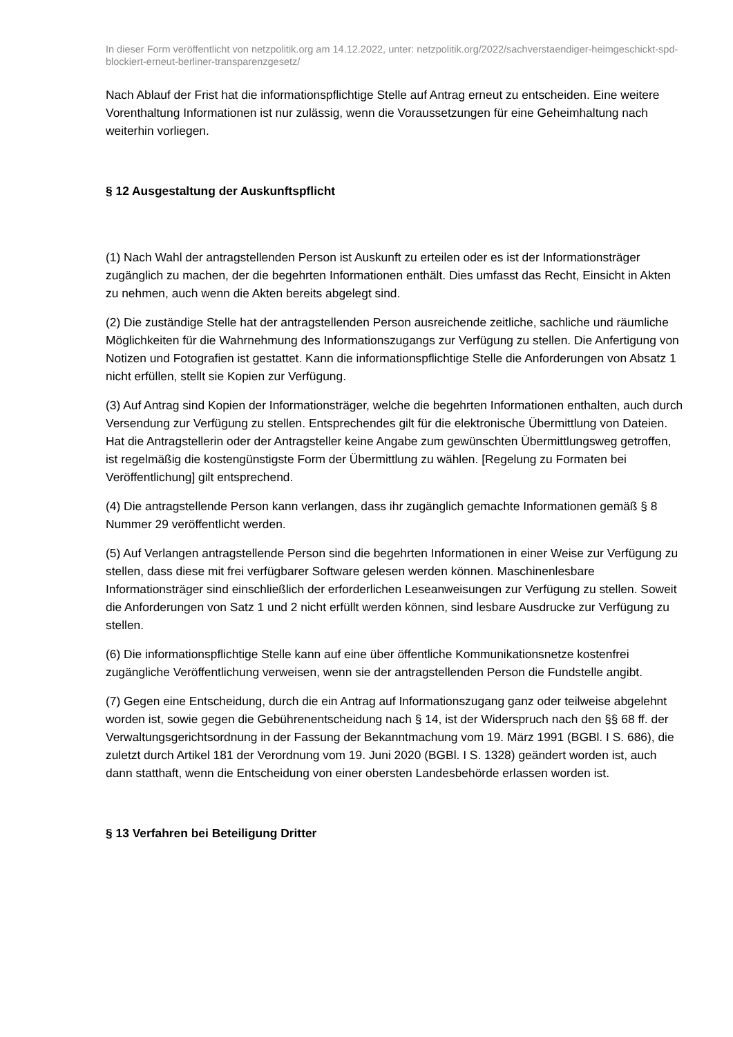In dieser Form veröffentlicht von netzpolitik.org am 14.12.2022, unter: netzpolitik.org/2022/sachverstaendiger-heimgeschickt-spd-blockiert-erneut-berliner-transparenzgesetz/
Nach Ablauf der Frist hat die informationspflichtige Stelle auf Antrag erneut zu entscheiden. Eine weitere Vorenthaltung Informationen ist nur zulässig, wenn die Voraussetzungen für eine Geheimhaltung nach weiterhin vorliegen.
§ 12 Ausgestaltung der Auskunftspflicht
(1) Nach Wahl der antragstellenden Person ist Auskunft zu erteilen oder es ist der Informationsträger zugänglich zu machen, der die begehrten Informationen enthält. Dies umfasst das Recht, Einsicht in Akten zu nehmen, auch wenn die Akten bereits abgelegt sind.
(2) Die zuständige Stelle hat der antragstellenden Person ausreichende zeitliche, sachliche und räumliche Möglichkeiten für die Wahrnehmung des Informationszugangs zur Verfügung zu stellen. Die Anfertigung von Notizen und Fotografien ist gestattet. Kann die informationspflichtige Stelle die Anforderungen von Absatz 1 nicht erfüllen, stellt sie Kopien zur Verfügung.
(3) Auf Antrag sind Kopien der Informationsträger, welche die begehrten Informationen enthalten, auch durch Versendung zur Verfügung zu stellen. Entsprechendes gilt für die elektronische Übermittlung von Dateien. Hat die Antragstellerin oder der Antragsteller keine Angabe zum gewünschten Übermittlungsweg getroffen, ist regelmäßig die kostengünstigste Form der Übermittlung zu wählen. [Regelung zu Formaten bei Veröffentlichung] gilt entsprechend.
(4) Die antragstellende Person kann verlangen, dass ihr zugänglich gemachte Informationen gemäß § 8 Nummer 29 veröffentlicht werden.
(5) Auf Verlangen antragstellende Person sind die begehrten Informationen in einer Weise zur Verfügung zu stellen, dass diese mit frei verfügbarer Software gelesen werden können. Maschinenlesbare Informationsträger sind einschließlich der erforderlichen Leseanweisungen zur Verfügung zu stellen. Soweit die Anforderungen von Satz 1 und 2 nicht erfüllt werden können, sind lesbare Ausdrucke zur Verfügung zu stellen.
(6) Die informationspflichtige Stelle kann auf eine über öffentliche Kommunikationsnetze kostenfrei zugängliche Veröffentlichung verweisen, wenn sie der antragstellenden Person die Fundstelle angibt.
(7) Gegen eine Entscheidung, durch die ein Antrag auf Informationszugang ganz oder teilweise abgelehnt worden ist, sowie gegen die Gebührenentscheidung nach § 14, ist der Widerspruch nach den §§ 68 ff. der Verwaltungsgerichtsordnung in der Fassung der Bekanntmachung vom 19. März 1991 (BGBl. I S. 686), die zuletzt durch Artikel 181 der Verordnung vom 19. Juni 2020 (BGBl. I S. 1328) geändert worden ist, auch dann statthaft, wenn die Entscheidung von einer obersten Landesbehörde erlassen worden ist.
§ 13 Verfahren bei Beteiligung Dritter